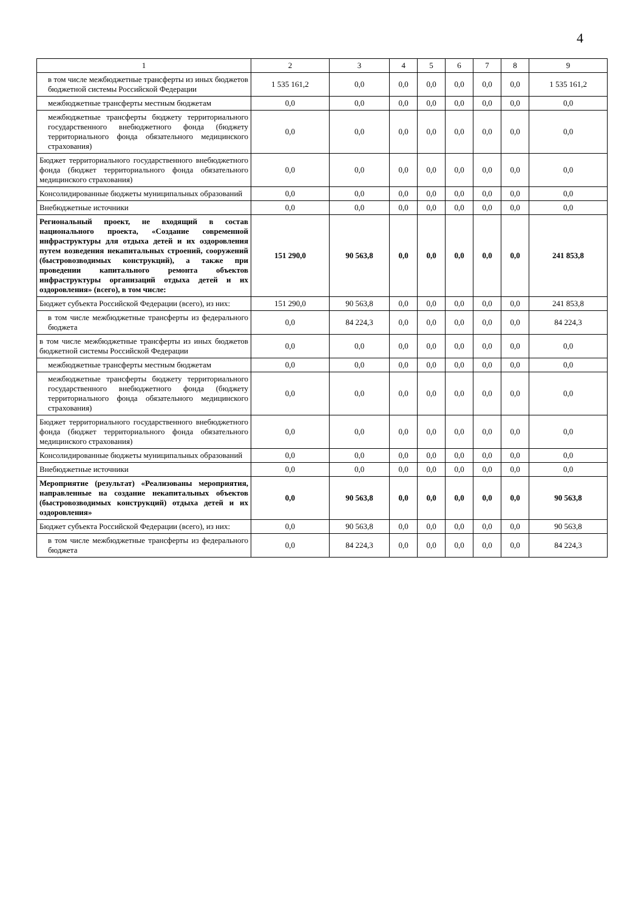4
| 1 | 2 | 3 | 4 | 5 | 6 | 7 | 8 | 9 |
| --- | --- | --- | --- | --- | --- | --- | --- | --- |
| в том числе межбюджетные трансферты из иных бюджетов бюджетной системы Российской Федерации | 1 535 161,2 | 0,0 | 0,0 | 0,0 | 0,0 | 0,0 | 0,0 | 1 535 161,2 |
| межбюджетные трансферты местным бюджетам | 0,0 | 0,0 | 0,0 | 0,0 | 0,0 | 0,0 | 0,0 | 0,0 |
| межбюджетные трансферты бюджету территориального государственного внебюджетного фонда (бюджету территориального фонда обязательного медицинского страхования) | 0,0 | 0,0 | 0,0 | 0,0 | 0,0 | 0,0 | 0,0 | 0,0 |
| Бюджет территориального государственного внебюджетного фонда (бюджет территориального фонда обязательного медицинского страхования) | 0,0 | 0,0 | 0,0 | 0,0 | 0,0 | 0,0 | 0,0 | 0,0 |
| Консолидированные бюджеты муниципальных образований | 0,0 | 0,0 | 0,0 | 0,0 | 0,0 | 0,0 | 0,0 | 0,0 |
| Внебюджетные источники | 0,0 | 0,0 | 0,0 | 0,0 | 0,0 | 0,0 | 0,0 | 0,0 |
| Региональный проект, не входящий в состав национального проекта, «Создание современной инфраструктуры для отдыха детей и их оздоровления путем возведения некапитальных строений, сооружений (быстровозводимых конструкций), а также при проведении капитального ремонта объектов инфраструктуры организаций отдыха детей и их оздоровления» (всего), в том числе: | 151 290,0 | 90 563,8 | 0,0 | 0,0 | 0,0 | 0,0 | 0,0 | 241 853,8 |
| Бюджет субъекта Российской Федерации (всего), из них: | 151 290,0 | 90 563,8 | 0,0 | 0,0 | 0,0 | 0,0 | 0,0 | 241 853,8 |
| в том числе межбюджетные трансферты из федерального бюджета | 0,0 | 84 224,3 | 0,0 | 0,0 | 0,0 | 0,0 | 0,0 | 84 224,3 |
| в том числе межбюджетные трансферты из иных бюджетов бюджетной системы Российской Федерации | 0,0 | 0,0 | 0,0 | 0,0 | 0,0 | 0,0 | 0,0 | 0,0 |
| межбюджетные трансферты местным бюджетам | 0,0 | 0,0 | 0,0 | 0,0 | 0,0 | 0,0 | 0,0 | 0,0 |
| межбюджетные трансферты бюджету территориального государственного внебюджетного фонда (бюджету территориального фонда обязательного медицинского страхования) | 0,0 | 0,0 | 0,0 | 0,0 | 0,0 | 0,0 | 0,0 | 0,0 |
| Бюджет территориального государственного внебюджетного фонда (бюджет территориального фонда обязательного медицинского страхования) | 0,0 | 0,0 | 0,0 | 0,0 | 0,0 | 0,0 | 0,0 | 0,0 |
| Консолидированные бюджеты муниципальных образований | 0,0 | 0,0 | 0,0 | 0,0 | 0,0 | 0,0 | 0,0 | 0,0 |
| Внебюджетные источники | 0,0 | 0,0 | 0,0 | 0,0 | 0,0 | 0,0 | 0,0 | 0,0 |
| Мероприятие (результат) «Реализованы мероприятия, направленные на создание некапитальных объектов (быстровозводимых конструкций) отдыха детей и их оздоровления» | 0,0 | 90 563,8 | 0,0 | 0,0 | 0,0 | 0,0 | 0,0 | 90 563,8 |
| Бюджет субъекта Российской Федерации (всего), из них: | 0,0 | 90 563,8 | 0,0 | 0,0 | 0,0 | 0,0 | 0,0 | 90 563,8 |
| в том числе межбюджетные трансферты из федерального бюджета | 0,0 | 84 224,3 | 0,0 | 0,0 | 0,0 | 0,0 | 0,0 | 84 224,3 |